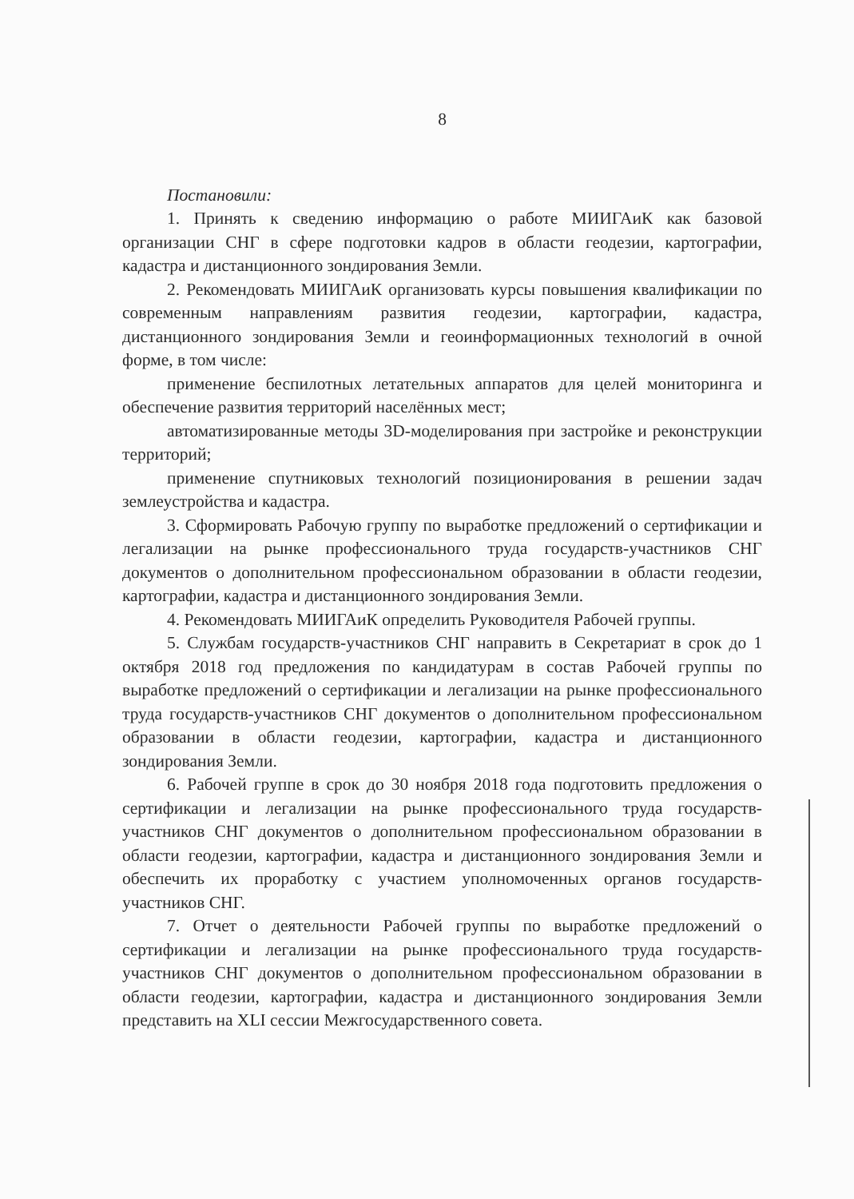8
Постановили:
1. Принять к сведению информацию о работе МИИГАиК как базовой организации СНГ в сфере подготовки кадров в области геодезии, картографии, кадастра и дистанционного зондирования Земли.
2. Рекомендовать МИИГАиК организовать курсы повышения квалификации по современным направлениям развития геодезии, картографии, кадастра, дистанционного зондирования Земли и геоинформационных технологий в очной форме, в том числе:
применение беспилотных летательных аппаратов для целей мониторинга и обеспечение развития территорий населённых мест;
автоматизированные методы 3D-моделирования при застройке и реконструкции территорий;
применение спутниковых технологий позиционирования в решении задач землеустройства и кадастра.
3. Сформировать Рабочую группу по выработке предложений о сертификации и легализации на рынке профессионального труда государств-участников СНГ документов о дополнительном профессиональном образовании в области геодезии, картографии, кадастра и дистанционного зондирования Земли.
4. Рекомендовать МИИГАиК определить Руководителя Рабочей группы.
5. Службам государств-участников СНГ направить в Секретариат в срок до 1 октября 2018 год предложения по кандидатурам в состав Рабочей группы по выработке предложений о сертификации и легализации на рынке профессионального труда государств-участников СНГ документов о дополнительном профессиональном образовании в области геодезии, картографии, кадастра и дистанционного зондирования Земли.
6. Рабочей группе в срок до 30 ноября 2018 года подготовить предложения о сертификации и легализации на рынке профессионального труда государств-участников СНГ документов о дополнительном профессиональном образовании в области геодезии, картографии, кадастра и дистанционного зондирования Земли и обеспечить их проработку с участием уполномоченных органов государств-участников СНГ.
7. Отчет о деятельности Рабочей группы по выработке предложений о сертификации и легализации на рынке профессионального труда государств-участников СНГ документов о дополнительном профессиональном образовании в области геодезии, картографии, кадастра и дистанционного зондирования Земли представить на XLI сессии Межгосударственного совета.